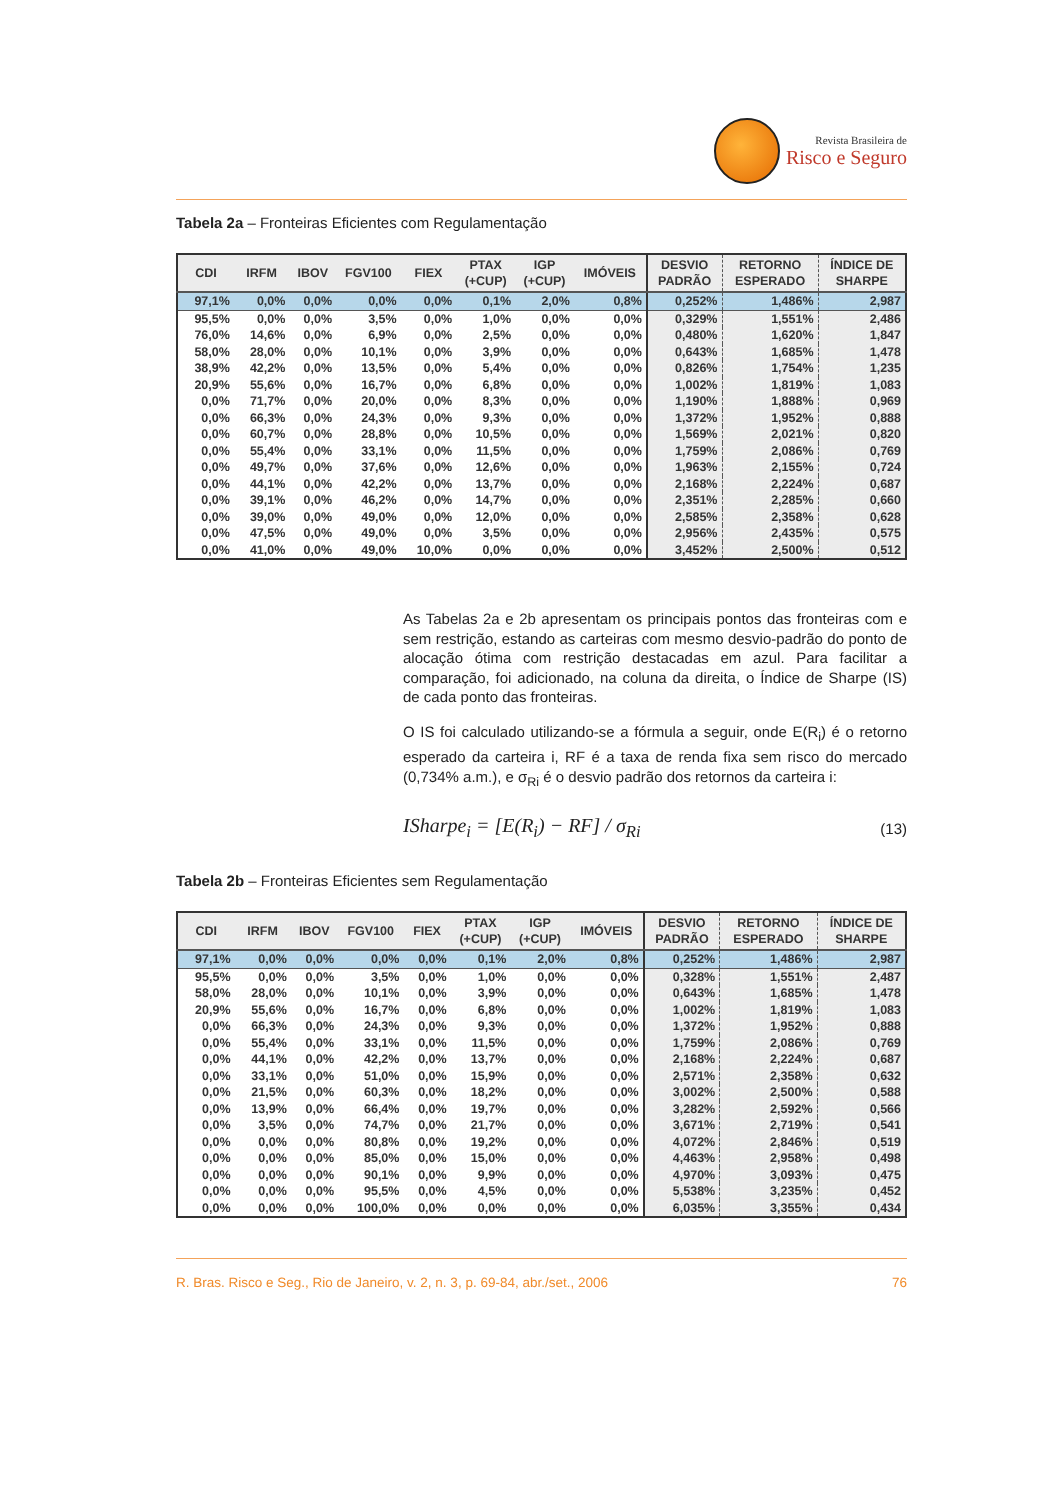Revista Brasileira de
Risco e Seguro
Tabela 2a – Fronteiras Eficientes com Regulamentação
| CDI | IRFM | IBOV | FGV100 | FIEX | PTAX (+CUP) | IGP (+CUP) | IMÓVEIS | DESVIO PADRÃO | RETORNO ESPERADO | ÍNDICE DE SHARPE |
| --- | --- | --- | --- | --- | --- | --- | --- | --- | --- | --- |
| 97,1% | 0,0% | 0,0% | 0,0% | 0,0% | 0,1% | 2,0% | 0,8% | 0,252% | 1,486% | 2,987 |
| 95,5% | 0,0% | 0,0% | 3,5% | 0,0% | 1,0% | 0,0% | 0,0% | 0,329% | 1,551% | 2,486 |
| 76,0% | 14,6% | 0,0% | 6,9% | 0,0% | 2,5% | 0,0% | 0,0% | 0,480% | 1,620% | 1,847 |
| 58,0% | 28,0% | 0,0% | 10,1% | 0,0% | 3,9% | 0,0% | 0,0% | 0,643% | 1,685% | 1,478 |
| 38,9% | 42,2% | 0,0% | 13,5% | 0,0% | 5,4% | 0,0% | 0,0% | 0,826% | 1,754% | 1,235 |
| 20,9% | 55,6% | 0,0% | 16,7% | 0,0% | 6,8% | 0,0% | 0,0% | 1,002% | 1,819% | 1,083 |
| 0,0% | 71,7% | 0,0% | 20,0% | 0,0% | 8,3% | 0,0% | 0,0% | 1,190% | 1,888% | 0,969 |
| 0,0% | 66,3% | 0,0% | 24,3% | 0,0% | 9,3% | 0,0% | 0,0% | 1,372% | 1,952% | 0,888 |
| 0,0% | 60,7% | 0,0% | 28,8% | 0,0% | 10,5% | 0,0% | 0,0% | 1,569% | 2,021% | 0,820 |
| 0,0% | 55,4% | 0,0% | 33,1% | 0,0% | 11,5% | 0,0% | 0,0% | 1,759% | 2,086% | 0,769 |
| 0,0% | 49,7% | 0,0% | 37,6% | 0,0% | 12,6% | 0,0% | 0,0% | 1,963% | 2,155% | 0,724 |
| 0,0% | 44,1% | 0,0% | 42,2% | 0,0% | 13,7% | 0,0% | 0,0% | 2,168% | 2,224% | 0,687 |
| 0,0% | 39,1% | 0,0% | 46,2% | 0,0% | 14,7% | 0,0% | 0,0% | 2,351% | 2,285% | 0,660 |
| 0,0% | 39,0% | 0,0% | 49,0% | 0,0% | 12,0% | 0,0% | 0,0% | 2,585% | 2,358% | 0,628 |
| 0,0% | 47,5% | 0,0% | 49,0% | 0,0% | 3,5% | 0,0% | 0,0% | 2,956% | 2,435% | 0,575 |
| 0,0% | 41,0% | 0,0% | 49,0% | 10,0% | 0,0% | 0,0% | 0,0% | 3,452% | 2,500% | 0,512 |
As Tabelas 2a e 2b apresentam os principais pontos das fronteiras com e sem restrição, estando as carteiras com mesmo desvio-padrão do ponto de alocação ótima com restrição destacadas em azul. Para facilitar a comparação, foi adicionado, na coluna da direita, o Índice de Sharpe (IS) de cada ponto das fronteiras.
O IS foi calculado utilizando-se a fórmula a seguir, onde E(R<sub>i</sub>) é o retorno esperado da carteira i, RF é a taxa de renda fixa sem risco do mercado (0,734% a.m.), e σ<sub>Ri</sub> é o desvio padrão dos retornos da carteira i:
ISharpe<sub>i</sub> = [E(R<sub>i</sub>) − RF] / σ<sub>Ri</sub> (13)
Tabela 2b – Fronteiras Eficientes sem Regulamentação
| CDI | IRFM | IBOV | FGV100 | FIEX | PTAX (+CUP) | IGP (+CUP) | IMÓVEIS | DESVIO PADRÃO | RETORNO ESPERADO | ÍNDICE DE SHARPE |
| --- | --- | --- | --- | --- | --- | --- | --- | --- | --- | --- |
| 97,1% | 0,0% | 0,0% | 0,0% | 0,0% | 0,1% | 2,0% | 0,8% | 0,252% | 1,486% | 2,987 |
| 95,5% | 0,0% | 0,0% | 3,5% | 0,0% | 1,0% | 0,0% | 0,0% | 0,328% | 1,551% | 2,487 |
| 58,0% | 28,0% | 0,0% | 10,1% | 0,0% | 3,9% | 0,0% | 0,0% | 0,643% | 1,685% | 1,478 |
| 20,9% | 55,6% | 0,0% | 16,7% | 0,0% | 6,8% | 0,0% | 0,0% | 1,002% | 1,819% | 1,083 |
| 0,0% | 66,3% | 0,0% | 24,3% | 0,0% | 9,3% | 0,0% | 0,0% | 1,372% | 1,952% | 0,888 |
| 0,0% | 55,4% | 0,0% | 33,1% | 0,0% | 11,5% | 0,0% | 0,0% | 1,759% | 2,086% | 0,769 |
| 0,0% | 44,1% | 0,0% | 42,2% | 0,0% | 13,7% | 0,0% | 0,0% | 2,168% | 2,224% | 0,687 |
| 0,0% | 33,1% | 0,0% | 51,0% | 0,0% | 15,9% | 0,0% | 0,0% | 2,571% | 2,358% | 0,632 |
| 0,0% | 21,5% | 0,0% | 60,3% | 0,0% | 18,2% | 0,0% | 0,0% | 3,002% | 2,500% | 0,588 |
| 0,0% | 13,9% | 0,0% | 66,4% | 0,0% | 19,7% | 0,0% | 0,0% | 3,282% | 2,592% | 0,566 |
| 0,0% | 3,5% | 0,0% | 74,7% | 0,0% | 21,7% | 0,0% | 0,0% | 3,671% | 2,719% | 0,541 |
| 0,0% | 0,0% | 0,0% | 80,8% | 0,0% | 19,2% | 0,0% | 0,0% | 4,072% | 2,846% | 0,519 |
| 0,0% | 0,0% | 0,0% | 85,0% | 0,0% | 15,0% | 0,0% | 0,0% | 4,463% | 2,958% | 0,498 |
| 0,0% | 0,0% | 0,0% | 90,1% | 0,0% | 9,9% | 0,0% | 0,0% | 4,970% | 3,093% | 0,475 |
| 0,0% | 0,0% | 0,0% | 95,5% | 0,0% | 4,5% | 0,0% | 0,0% | 5,538% | 3,235% | 0,452 |
| 0,0% | 0,0% | 0,0% | 100,0% | 0,0% | 0,0% | 0,0% | 0,0% | 6,035% | 3,355% | 0,434 |
R. Bras. Risco e Seg., Rio de Janeiro, v. 2, n. 3, p. 69-84, abr./set., 2006 76